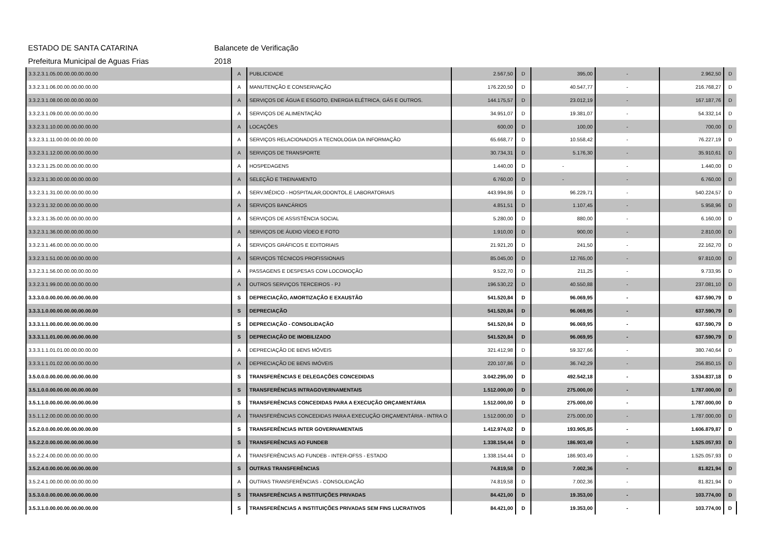ESTADO DE SANTA CATARINA Balancete de Verificação
Prefeitura Municipal de Aguas Frias 2018
| 3.3.2.3.1.05.00.00.00.00.00.00 | A | PUBLICIDADE | 2.567,50 | D | 395,00 | - | 2.962,50 | D |
| 3.3.2.3.1.06.00.00.00.00.00.00 | A | MANUTENÇÃO E CONSERVAÇÃO | 176.220,50 | D | 40.547,77 | - | 216.768,27 | D |
| 3.3.2.3.1.08.00.00.00.00.00.00 | A | SERVIÇOS DE ÁGUA E ESGOTO, ENERGIA ELÉTRICA, GÁS E OUTROS. | 144.175,57 | D | 23.012,19 | - | 167.187,76 | D |
| 3.3.2.3.1.09.00.00.00.00.00.00 | A | SERVIÇOS DE ALIMENTAÇÃO | 34.951,07 | D | 19.381,07 | - | 54.332,14 | D |
| 3.3.2.3.1.10.00.00.00.00.00.00 | A | LOCAÇÕES | 600,00 | D | 100,00 | - | 700,00 | D |
| 3.3.2.3.1.11.00.00.00.00.00.00 | A | SERVIÇOS RELACIONADOS A TECNOLOGIA DA INFORMAÇÃO | 65.668,77 | D | 10.558,42 | - | 76.227,19 | D |
| 3.3.2.3.1.12.00.00.00.00.00.00 | A | SERVIÇOS DE TRANSPORTE | 30.734,31 | D | 5.176,30 | - | 35.910,61 | D |
| 3.3.2.3.1.25.00.00.00.00.00.00 | A | HOSPEDAGENS | 1.440,00 | D | - | - | 1.440,00 | D |
| 3.3.2.3.1.30.00.00.00.00.00.00 | A | SELEÇÃO E TREINAMENTO | 6.760,00 | D | - | - | 6.760,00 | D |
| 3.3.2.3.1.31.00.00.00.00.00.00 | A | SERV.MÉDICO - HOSPITALAR,ODONTOL.E LABORATORIAIS | 443.994,86 | D | 96.229,71 | - | 540.224,57 | D |
| 3.3.2.3.1.32.00.00.00.00.00.00 | A | SERVIÇOS BANCÁRIOS | 4.851,51 | D | 1.107,45 | - | 5.958,96 | D |
| 3.3.2.3.1.35.00.00.00.00.00.00 | A | SERVIÇOS DE ASSISTÊNCIA SOCIAL | 5.280,00 | D | 880,00 | - | 6.160,00 | D |
| 3.3.2.3.1.36.00.00.00.00.00.00 | A | SERVIÇOS DE ÁUDIO VÍDEO E FOTO | 1.910,00 | D | 900,00 | - | 2.810,00 | D |
| 3.3.2.3.1.46.00.00.00.00.00.00 | A | SERVIÇOS GRÁFICOS E EDITORIAIS | 21.921,20 | D | 241,50 | - | 22.162,70 | D |
| 3.3.2.3.1.51.00.00.00.00.00.00 | A | SERVIÇOS TÉCNICOS PROFISSIONAIS | 85.045,00 | D | 12.765,00 | - | 97.810,00 | D |
| 3.3.2.3.1.56.00.00.00.00.00.00 | A | PASSAGENS E DESPESAS COM LOCOMOÇÃO | 9.522,70 | D | 211,25 | - | 9.733,95 | D |
| 3.3.2.3.1.99.00.00.00.00.00.00 | A | OUTROS SERVIÇOS TERCEIROS - PJ | 196.530,22 | D | 40.550,88 | - | 237.081,10 | D |
| 3.3.3.0.0.00.00.00.00.00.00.00 | S | DEPRECIAÇÃO, AMORTIZAÇÃO E EXAUSTÃO | 541.520,84 | D | 96.069,95 | - | 637.590,79 | D |
| 3.3.3.1.0.00.00.00.00.00.00.00 | S | DEPRECIAÇÃO | 541.520,84 | D | 96.069,95 | - | 637.590,79 | D |
| 3.3.3.1.1.00.00.00.00.00.00.00 | S | DEPRECIAÇÃO - CONSOLIDAÇÃO | 541.520,84 | D | 96.069,95 | - | 637.590,79 | D |
| 3.3.3.1.1.01.00.00.00.00.00.00 | S | DEPRECIAÇÃO DE IMOBILIZADO | 541.520,84 | D | 96.069,95 | - | 637.590,79 | D |
| 3.3.3.1.1.01.01.00.00.00.00.00 | A | DEPRECIAÇÃO DE BENS MÓVEIS | 321.412,98 | D | 59.327,66 | - | 380.740,64 | D |
| 3.3.3.1.1.01.02.00.00.00.00.00 | A | DEPRECIAÇÃO DE BENS IMÓVEIS | 220.107,86 | D | 36.742,29 | - | 256.850,15 | D |
| 3.5.0.0.0.00.00.00.00.00.00.00 | S | TRANSFERÊNCIAS E DELEGAÇÕES CONCEDIDAS | 3.042.295,00 | D | 492.542,18 | - | 3.534.837,18 | D |
| 3.5.1.0.0.00.00.00.00.00.00.00 | S | TRANSFERÊNCIAS INTRAGOVERNAMENTAIS | 1.512.000,00 | D | 275.000,00 | - | 1.787.000,00 | D |
| 3.5.1.1.0.00.00.00.00.00.00.00 | S | TRANSFERÊNCIAS CONCEDIDAS PARA A EXECUÇÃO ORÇAMENTÁRIA | 1.512.000,00 | D | 275.000,00 | - | 1.787.000,00 | D |
| 3.5.1.1.2.00.00.00.00.00.00.00 | A | TRANSFERÊNCIAS CONCEDIDAS PARA A EXECUÇÃO ORÇAMENTÁRIA - INTRA O | 1.512.000,00 | D | 275.000,00 | - | 1.787.000,00 | D |
| 3.5.2.0.0.00.00.00.00.00.00.00 | S | TRANSFERÊNCIAS INTER GOVERNAMENTAIS | 1.412.974,02 | D | 193.905,85 | - | 1.606.879,87 | D |
| 3.5.2.2.0.00.00.00.00.00.00.00 | S | TRANSFERÊNCIAS AO FUNDEB | 1.338.154,44 | D | 186.903,49 | - | 1.525.057,93 | D |
| 3.5.2.2.4.00.00.00.00.00.00.00 | A | TRANSFERÊNCIAS AO FUNDEB - INTER-OFSS - ESTADO | 1.338.154,44 | D | 186.903,49 | - | 1.525.057,93 | D |
| 3.5.2.4.0.00.00.00.00.00.00.00 | S | OUTRAS TRANSFERÊNCIAS | 74.819,58 | D | 7.002,36 | - | 81.821,94 | D |
| 3.5.2.4.1.00.00.00.00.00.00.00 | A | OUTRAS TRANSFERÊNCIAS - CONSOLIDAÇÃO | 74.819,58 | D | 7.002,36 | - | 81.821,94 | D |
| 3.5.3.0.0.00.00.00.00.00.00.00 | S | TRANSFERÊNCIAS A INSTITUIÇÕES PRIVADAS | 84.421,00 | D | 19.353,00 | - | 103.774,00 | D |
| 3.5.3.1.0.00.00.00.00.00.00.00 | S | TRANSFERÊNCIAS A INSTITUIÇÕES PRIVADAS SEM FINS LUCRATIVOS | 84.421,00 | D | 19.353,00 | - | 103.774,00 | D |